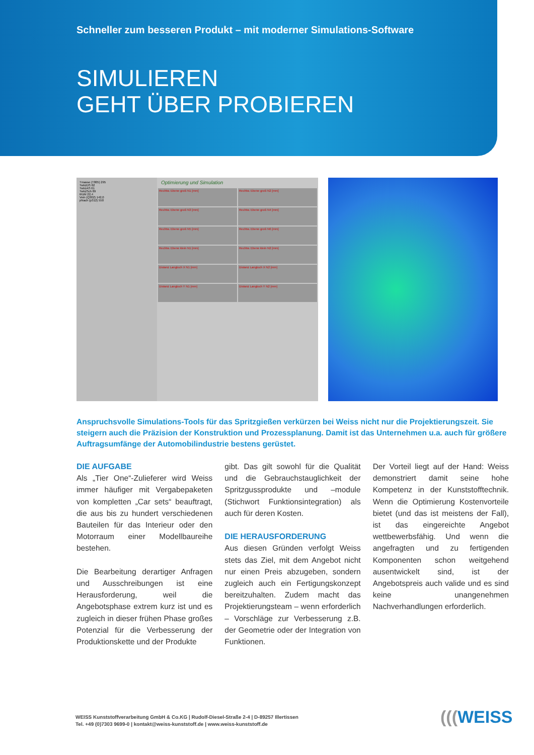Schneller zum besseren Produkt – mit moderner Simulations-Software
SIMULIEREN
GEHT ÜBER PROBIEREN
Tmasse (T805) 295
TwkzDS 62
TwkzAS 61
TwkzSch 89
tKühl 22,4
Vein (Q302) 142,0
pNach (p312) 550
Optimierung und Simulation
Rechtw. Ebene groß N1 [mm]
Rechtw. Ebene groß N2 [mm]
Rechtw. Ebene groß N3 [mm]
Rechtw. Ebene groß N4 [mm]
Rechtw. Ebene groß N5 [mm]
Rechtw. Ebene groß N6 [mm]
Rechtw. Ebene klein N1 [mm]
Rechtw. Ebene klein N2 [mm]
Distanz Langloch X N1 [mm]
Distanz Langloch X N2 [mm]
Distanz Langloch Y N1 [mm]
Distanz Langloch Y N2 [mm]
Anspruchsvolle Simulations-Tools für das Spritzgießen verkürzen bei Weiss nicht nur die Projektierungszeit. Sie steigern auch die Präzision der Konstruktion und Prozessplanung. Damit ist das Unternehmen u.a. auch für größere Auftragsumfänge der Automobilindustrie bestens gerüstet.
DIE AUFGABE
Als „Tier One“-Zulieferer wird Weiss immer häufiger mit Vergabepaketen von kompletten „Car sets“ beauftragt, die aus bis zu hundert verschiedenen Bauteilen für das Interieur oder den Motorraum einer Modellbaureihe bestehen.
Die Bearbeitung derartiger Anfragen und Ausschreibungen ist eine Herausforderung, weil die Angebotsphase extrem kurz ist und es zugleich in dieser frühen Phase großes Potenzial für die Verbesserung der Produktionskette und der Produkte
gibt. Das gilt sowohl für die Qualität und die Gebrauchstauglichkeit der Spritzgussprodukte und –module (Stichwort Funktionsintegration) als auch für deren Kosten.
DIE HERAUSFORDERUNG
Aus diesen Gründen verfolgt Weiss stets das Ziel, mit dem Angebot nicht nur einen Preis abzugeben, sondern zugleich auch ein Fertigungskonzept bereitzuhalten. Zudem macht das Projektierungsteam – wenn erforderlich – Vorschläge zur Verbesserung z.B. der Geometrie oder der Integration von Funktionen.
Der Vorteil liegt auf der Hand: Weiss demonstriert damit seine hohe Kompetenz in der Kunststofftechnik. Wenn die Optimierung Kostenvorteile bietet (und das ist meistens der Fall), ist das eingereichte Angebot wettbewerbsfähig. Und wenn die angefragten und zu fertigenden Komponenten schon weitgehend ausentwickelt sind, ist der Angebotspreis auch valide und es sind keine unangenehmen Nachverhandlungen erforderlich.
WEISS Kunststoffverarbeitung GmbH & Co.KG | Rudolf-Diesel-Straße 2-4 | D-89257 Illertissen
Tel. +49 (0)7303 9699-0 | kontakt@weiss-kunststoff.de | www.weiss-kunststoff.de
(((WEISS